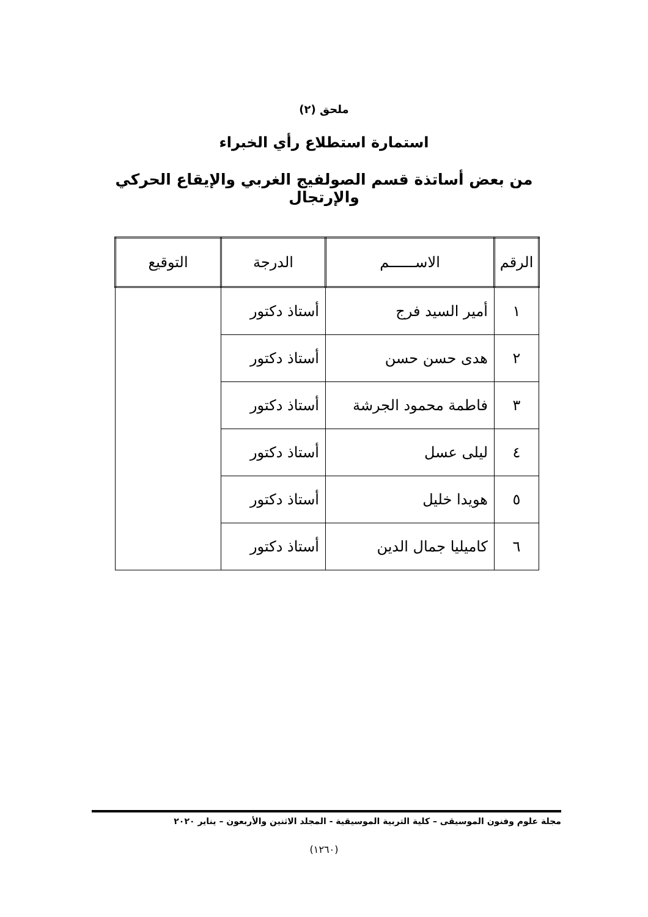ملحق (٢)
استمارة استطلاع رأي الخبراء
من بعض أساتذة قسم الصولفيج الغربي والإيقاع الحركي والإرتجال
| الرقم | الاســــــم | الدرجة | التوقيع |
| --- | --- | --- | --- |
| ١ | أمير السيد فرج | أستاذ دكتور | |
| ٢ | هدى حسن حسن | أستاذ دكتور | |
| ٣ | فاطمة محمود الجرشة | أستاذ دكتور | |
| ٤ | ليلى عسل | أستاذ دكتور | |
| ٥ | هويدا خليل | أستاذ دكتور | |
| ٦ | كاميليا جمال الدين | أستاذ دكتور | |
مجلة علوم وفنون الموسيقى – كلية التربية الموسيقية - المجلد الاثنين والأربعون – يناير ٢٠٢٠
(١٢٦٠)